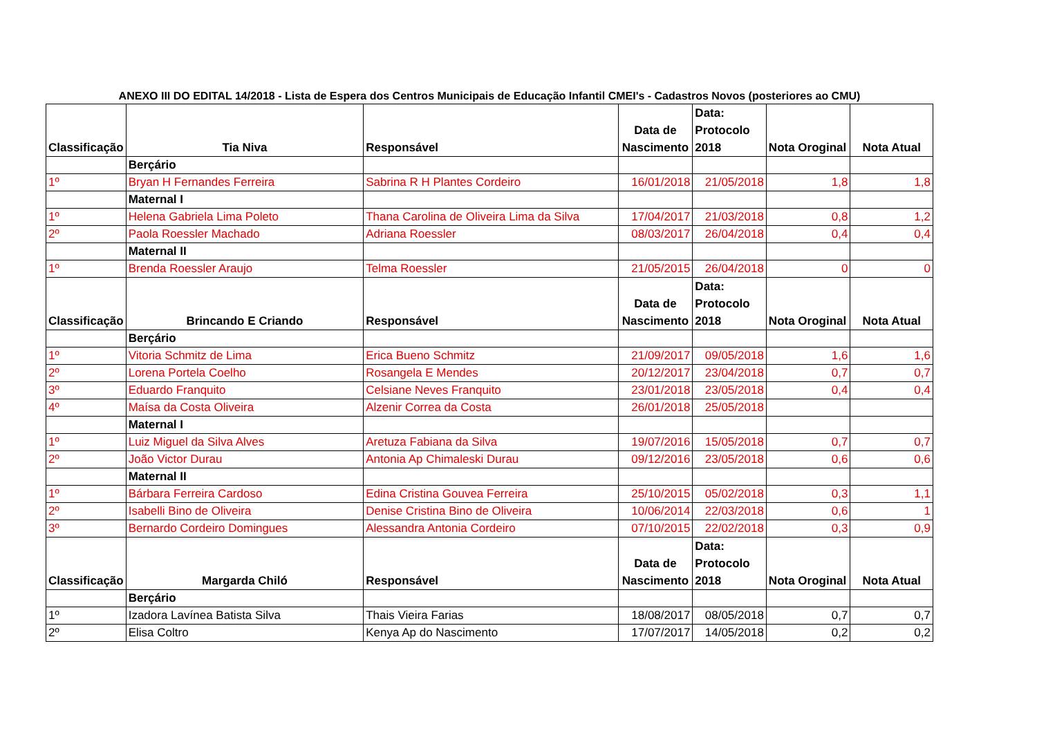ANEXO III DO EDITAL 14/2018 - Lista de Espera dos Centros Municipais de Educação Infantil CMEI's - Cadastros Novos (posteriores ao CMU)
| Classificação | Tia Niva | Responsável | Data de Nascimento | Data: Protocolo 2018 | Nota Oroginal | Nota Atual |
| --- | --- | --- | --- | --- | --- | --- |
| | Berçário | | | | | |
| 1º | Bryan H Fernandes Ferreira | Sabrina R H Plantes Cordeiro | 16/01/2018 | 21/05/2018 | 1,8 | 1,8 |
| | Maternal I | | | | | |
| 1º | Helena Gabriela Lima Poleto | Thana Carolina de Oliveira Lima da Silva | 17/04/2017 | 21/03/2018 | 0,8 | 1,2 |
| 2º | Paola Roessler Machado | Adriana Roessler | 08/03/2017 | 26/04/2018 | 0,4 | 0,4 |
| | Maternal II | | | | | |
| 1º | Brenda Roessler Araujo | Telma Roessler | 21/05/2015 | 26/04/2018 | 0 | 0 |
| Classificação | Brincando E Criando | Responsável | Data de Nascimento | Data: Protocolo 2018 | Nota Oroginal | Nota Atual |
| | Berçário | | | | | |
| 1º | Vitoria Schmitz de Lima | Erica Bueno Schmitz | 21/09/2017 | 09/05/2018 | 1,6 | 1,6 |
| 2º | Lorena Portela Coelho | Rosangela E Mendes | 20/12/2017 | 23/04/2018 | 0,7 | 0,7 |
| 3º | Eduardo Franquito | Celsiane Neves Franquito | 23/01/2018 | 23/05/2018 | 0,4 | 0,4 |
| 4º | Maísa da Costa Oliveira | Alzenir Correa da Costa | 26/01/2018 | 25/05/2018 | | |
| | Maternal I | | | | | |
| 1º | Luiz Miguel da Silva Alves | Aretuza Fabiana da Silva | 19/07/2016 | 15/05/2018 | 0,7 | 0,7 |
| 2º | João Victor Durau | Antonia Ap Chimaleski Durau | 09/12/2016 | 23/05/2018 | 0,6 | 0,6 |
| | Maternal II | | | | | |
| 1º | Bárbara Ferreira Cardoso | Edina Cristina Gouvea Ferreira | 25/10/2015 | 05/02/2018 | 0,3 | 1,1 |
| 2º | Isabelli Bino de Oliveira | Denise Cristina Bino de Oliveira | 10/06/2014 | 22/03/2018 | 0,6 | 1 |
| 3º | Bernardo Cordeiro Domingues | Alessandra Antonia Cordeiro | 07/10/2015 | 22/02/2018 | 0,3 | 0,9 |
| Classificação | Margarda Chiló | Responsável | Data de Nascimento | Data: Protocolo 2018 | Nota Oroginal | Nota Atual |
| | Berçário | | | | | |
| 1º | Izadora Lavínea Batista Silva | Thais Vieira Farias | 18/08/2017 | 08/05/2018 | 0,7 | 0,7 |
| 2º | Elisa Coltro | Kenya Ap do Nascimento | 17/07/2017 | 14/05/2018 | 0,2 | 0,2 |